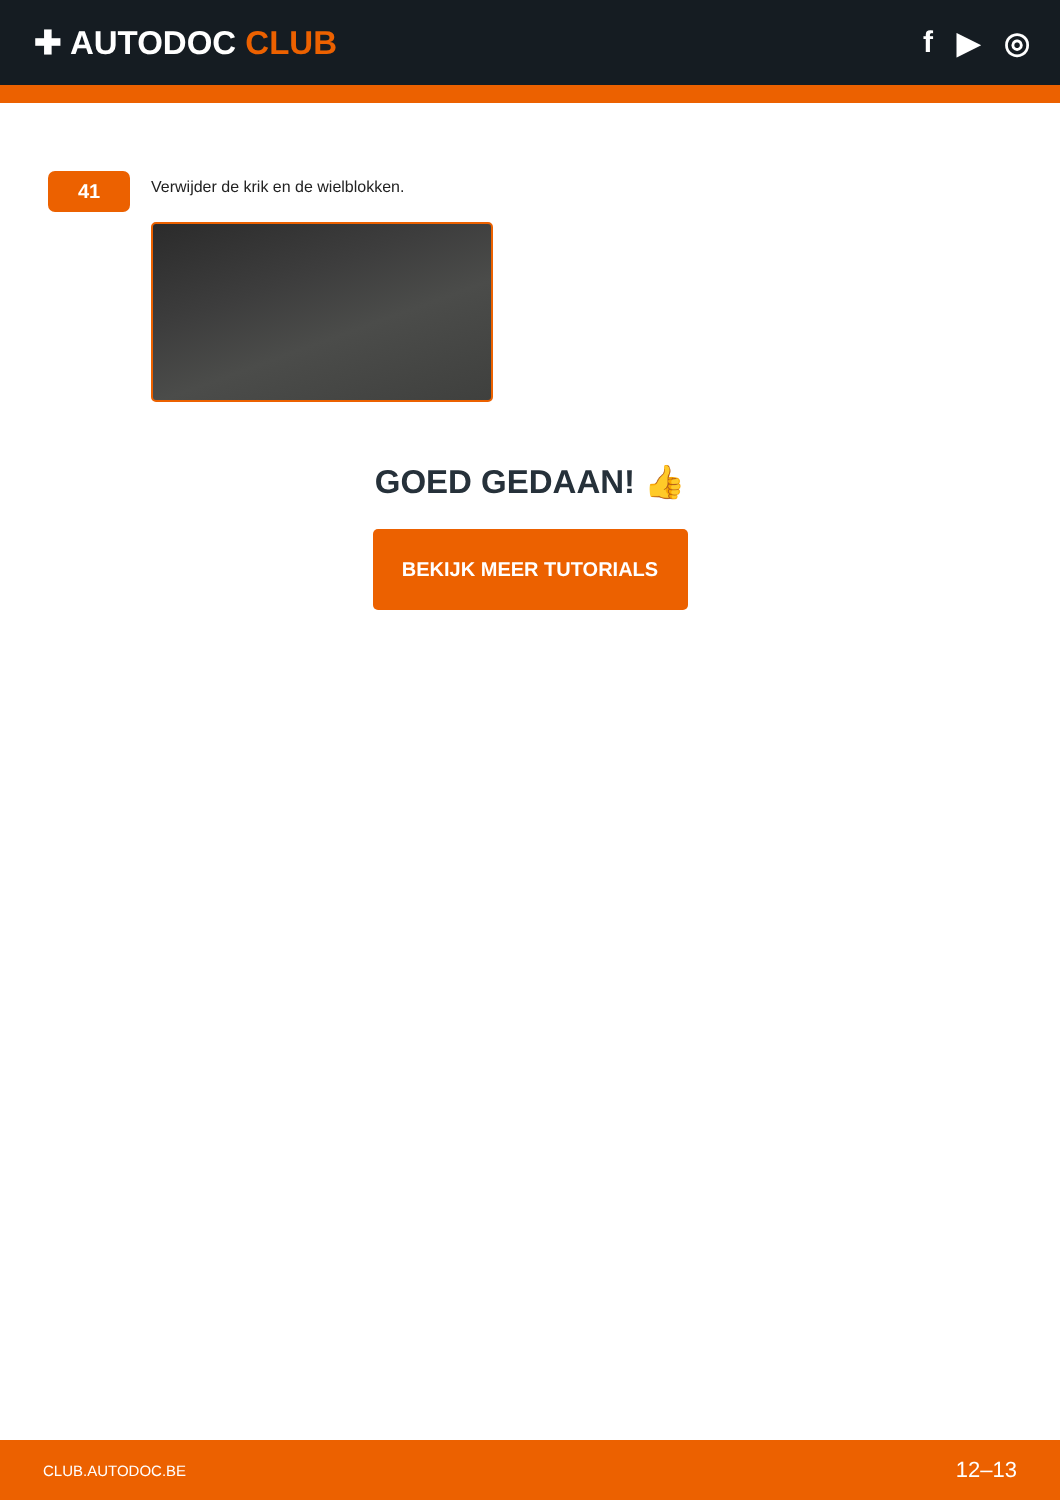✚ AUTODOC CLUB f ▶ ◎
41
Verwijder de krik en de wielblokken.
GOED GEDAAN! 👍
BEKIJK MEER TUTORIALS
CLUB.AUTODOC.BE 12–13